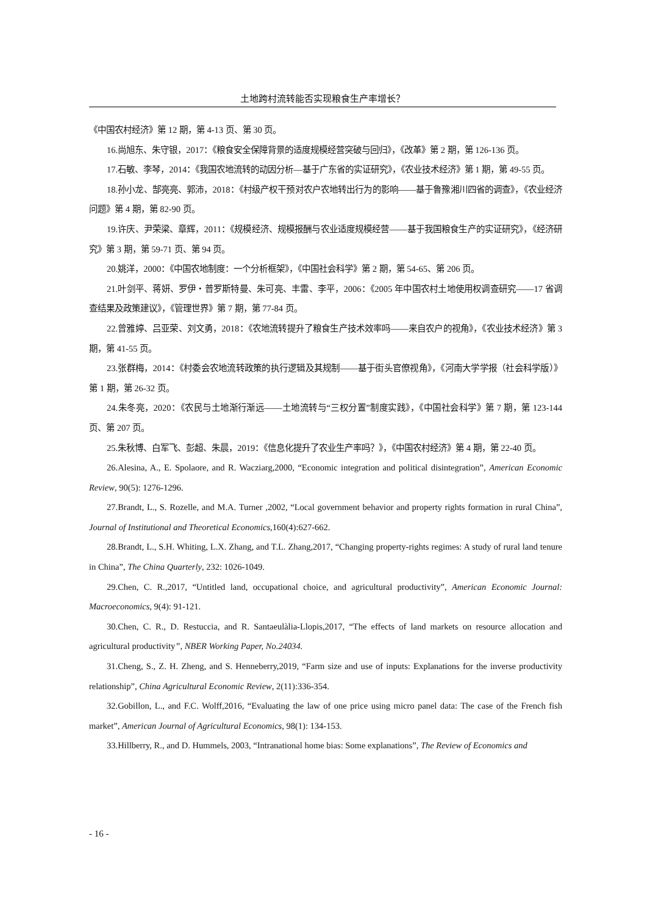土地跨村流转能否实现粮食生产率增长？
《中国农村经济》第 12 期，第 4-13 页、第 30 页。
16.尚旭东、朱守银，2017：《粮食安全保障背景的适度规模经营突破与回归》，《改革》第 2 期，第 126-136 页。
17.石敏、李琴，2014：《我国农地流转的动因分析—基于广东省的实证研究》，《农业技术经济》第 1 期，第 49-55 页。
18.孙小龙、郜亮亮、郭沛，2018：《村级产权干预对农户农地转出行为的影响——基于鲁豫湘川四省的调查》，《农业经济问题》第 4 期，第 82-90 页。
19.许庆、尹荣梁、章辉，2011：《规模经济、规模报酬与农业适度规模经营——基于我国粮食生产的实证研究》，《经济研究》第 3 期，第 59-71 页、第 94 页。
20.姚洋，2000：《中国农地制度：一个分析框架》，《中国社会科学》第 2 期，第 54-65、第 206 页。
21.叶剑平、蒋妍、罗伊・普罗斯特曼、朱可亮、丰雷、李平，2006：《2005 年中国农村土地使用权调查研究——17 省调查结果及政策建议》，《管理世界》第 7 期，第 77-84 页。
22.曾雅婷、吕亚荣、刘文勇，2018：《农地流转提升了粮食生产技术效率吗——来自农户的视角》，《农业技术经济》第 3 期，第 41-55 页。
23.张群梅，2014：《村委会农地流转政策的执行逻辑及其规制——基于街头官僚视角》，《河南大学学报（社会科学版）》第 1 期，第 26-32 页。
24.朱冬亮，2020：《农民与土地渐行渐远——土地流转与“三权分置”制度实践》，《中国社会科学》第 7 期，第 123-144 页、第 207 页。
25.朱秋博、白军飞、彭超、朱晨，2019：《信息化提升了农业生产率吗？》，《中国农村经济》第 4 期，第 22-40 页。
26.Alesina, A., E. Spolaore, and R. Wacziarg,2000, “Economic integration and political disintegration”, American Economic Review, 90(5): 1276-1296.
27.Brandt, L., S. Rozelle, and M.A. Turner ,2002, “Local government behavior and property rights formation in rural China”, Journal of Institutional and Theoretical Economics,160(4):627-662.
28.Brandt, L., S.H. Whiting, L.X. Zhang, and T.L. Zhang,2017, “Changing property-rights regimes: A study of rural land tenure in China”, The China Quarterly, 232: 1026-1049.
29.Chen, C. R.,2017, “Untitled land, occupational choice, and agricultural productivity”, American Economic Journal: Macroeconomics, 9(4): 91-121.
30.Chen, C. R., D. Restuccia, and R. Santaeulàlia-Llopis,2017, “The effects of land markets on resource allocation and agricultural productivity”, NBER Working Paper, No.24034.
31.Cheng, S., Z. H. Zheng, and S. Henneberry,2019, “Farm size and use of inputs: Explanations for the inverse productivity relationship”, China Agricultural Economic Review, 2(11):336-354.
32.Gobillon, L., and F.C. Wolff,2016, “Evaluating the law of one price using micro panel data: The case of the French fish market”, American Journal of Agricultural Economics, 98(1): 134-153.
33.Hillberry, R., and D. Hummels, 2003, “Intranational home bias: Some explanations”, The Review of Economics and
- 16 -